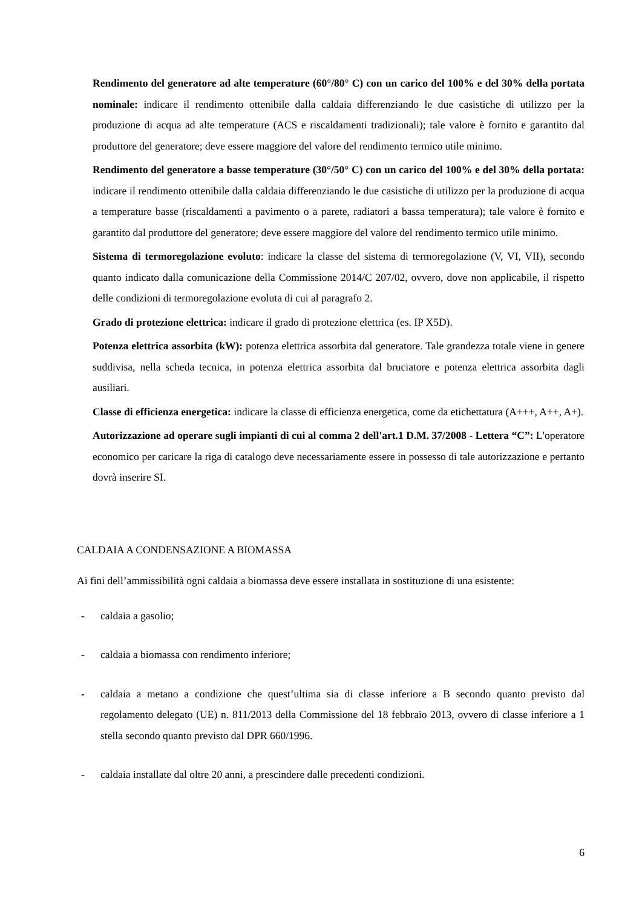Rendimento del generatore ad alte temperature (60°/80° C) con un carico del 100% e del 30% della portata nominale: indicare il rendimento ottenibile dalla caldaia differenziando le due casistiche di utilizzo per la produzione di acqua ad alte temperature (ACS e riscaldamenti tradizionali); tale valore è fornito e garantito dal produttore del generatore; deve essere maggiore del valore del rendimento termico utile minimo.
Rendimento del generatore a basse temperature (30°/50° C) con un carico del 100% e del 30% della portata: indicare il rendimento ottenibile dalla caldaia differenziando le due casistiche di utilizzo per la produzione di acqua a temperature basse (riscaldamenti a pavimento o a parete, radiatori a bassa temperatura); tale valore è fornito e garantito dal produttore del generatore; deve essere maggiore del valore del rendimento termico utile minimo.
Sistema di termoregolazione evoluto: indicare la classe del sistema di termoregolazione (V, VI, VII), secondo quanto indicato dalla comunicazione della Commissione 2014/C 207/02, ovvero, dove non applicabile, il rispetto delle condizioni di termoregolazione evoluta di cui al paragrafo 2.
Grado di protezione elettrica: indicare il grado di protezione elettrica (es. IP X5D).
Potenza elettrica assorbita (kW): potenza elettrica assorbita dal generatore. Tale grandezza totale viene in genere suddivisa, nella scheda tecnica, in potenza elettrica assorbita dal bruciatore e potenza elettrica assorbita dagli ausiliari.
Classe di efficienza energetica: indicare la classe di efficienza energetica, come da etichettatura (A+++, A++, A+).
Autorizzazione ad operare sugli impianti di cui al comma 2 dell'art.1 D.M. 37/2008 - Lettera “C”: L'operatore economico per caricare la riga di catalogo deve necessariamente essere in possesso di tale autorizzazione e pertanto dovrà inserire SI.
CALDAIA A CONDENSAZIONE A BIOMASSA
Ai fini dell’ammissibilità ogni caldaia a biomassa deve essere installata in sostituzione di una esistente:
- caldaia a gasolio;
- caldaia a biomassa con rendimento inferiore;
- caldaia a metano a condizione che quest’ultima sia di classe inferiore a B secondo quanto previsto dal regolamento delegato (UE) n. 811/2013 della Commissione del 18 febbraio 2013, ovvero di classe inferiore a 1 stella secondo quanto previsto dal DPR 660/1996.
- caldaia installate dal oltre 20 anni, a prescindere dalle precedenti condizioni.
6